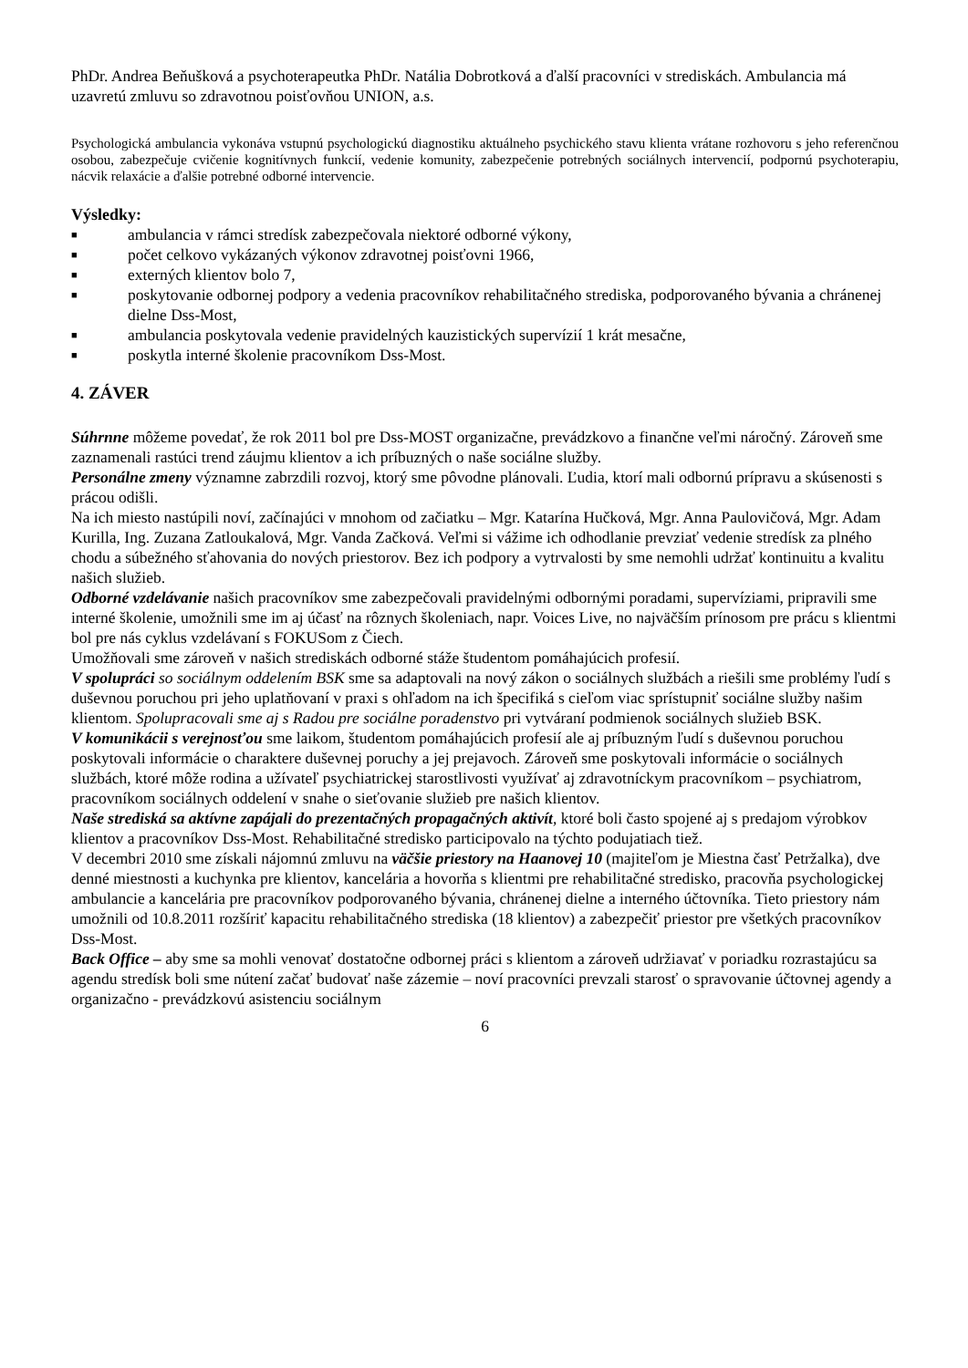PhDr. Andrea Beňušková a psychoterapeutka PhDr. Natália Dobrotková a ďalší pracovníci v strediskách. Ambulancia má uzavretú zmluvu so zdravotnou poisťovňou UNION, a.s.
Psychologická ambulancia vykonáva vstupnú psychologickú diagnostiku aktuálneho psychického stavu klienta vrátane rozhovoru s jeho referenčnou osobou, zabezpečuje cvičenie kognitívnych funkcií, vedenie komunity, zabezpečenie potrebných sociálnych intervencií, podpornú psychoterapiu, nácvik relaxácie a ďalšie potrebné odborné intervencie.
Výsledky:
■ ambulancia v rámci stredísk zabezpečovala niektoré odborné výkony,
■ počet celkovo vykázaných výkonov zdravotnej poisťovni 1966,
■ externých klientov bolo 7,
■ poskytovanie odbornej podpory a vedenia pracovníkov rehabilitačného strediska, podporovaného bývania a chránenej dielne Dss-Most,
■ ambulancia poskytovala vedenie pravidelných kauzistických supervízií 1 krát mesačne,
■ poskytla interné školenie pracovníkom Dss-Most.
4. ZÁVER
Súhrnne môžeme povedať, že rok 2011 bol pre Dss-MOST organizačne, prevádzkovo a finančne veľmi náročný. Zároveň sme zaznamenali rastúci trend záujmu klientov a ich príbuzných o naše sociálne služby.
Personálne zmeny významne zabrzdili rozvoj, ktorý sme pôvodne plánovali. Ľudia, ktorí mali odbornú prípravu a skúsenosti s prácou odišli.
Na ich miesto nastúpili noví, začínajúci v mnohom od začiatku – Mgr. Katarína Hučková, Mgr. Anna Paulovičová, Mgr. Adam Kurilla, Ing. Zuzana Zatloukalová, Mgr. Vanda Začková. Veľmi si vážime ich odhodlanie prevziať vedenie stredísk za plného chodu a súbežného sťahovania do nových priestorov. Bez ich podpory a vytrvalosti by sme nemohli udržať kontinuitu a kvalitu našich služieb.
Odborné vzdelávanie našich pracovníkov sme zabezpečovali pravidelnými odbornými poradami, supervíziami, pripravili sme interné školenie, umožnili sme im aj účasť na rôznych školeniach, napr. Voices Live, no najväčším prínosom pre prácu s klientmi bol pre nás cyklus vzdelávaní s FOKUSom z Čiech.
Umožňovali sme zároveň v našich strediskách odborné stáže študentom pomáhajúcich profesií.
V spolupráci so sociálnym oddelením BSK sme sa adaptovali na nový zákon o sociálnych službách a riešili sme problémy ľudí s duševnou poruchou pri jeho uplatňovaní v praxi s ohľadom na ich špecifiká s cieľom viac sprístupniť sociálne služby našim klientom. Spolupracovali sme aj s Radou pre sociálne poradenstvo pri vytváraní podmienok sociálnych služieb BSK.
V komunikácii s verejnosťou sme laikom, študentom pomáhajúcich profesií ale aj príbuzným ľudí s duševnou poruchou poskytovali informácie o charaktere duševnej poruchy a jej prejavoch. Zároveň sme poskytovali informácie o sociálnych službách, ktoré môže rodina a užívateľ psychiatrickej starostlivosti využívať aj zdravotníckym pracovníkom – psychiatrom, pracovníkom sociálnych oddelení v snahe o sieťovanie služieb pre našich klientov.
Naše strediská sa aktívne zapájali do prezentačných propagačných aktivít, ktoré boli často spojené aj s predajom výrobkov klientov a pracovníkov Dss-Most. Rehabilitačné stredisko participovalo na týchto podujatiach tiež.
V decembri 2010 sme získali nájomnú zmluvu na väčšie priestory na Haanovej 10 (majiteľom je Miestna časť Petržalka), dve denné miestnosti a kuchynka pre klientov, kancelária a hovorňa s klientmi pre rehabilitačné stredisko, pracovňa psychologickej ambulancie a kancelária pre pracovníkov podporovaného bývania, chránenej dielne a interného účtovníka. Tieto priestory nám umožnili od 10.8.2011 rozšíriť kapacitu rehabilitačného strediska (18 klientov) a zabezpečiť priestor pre všetkých pracovníkov Dss-Most.
Back Office – aby sme sa mohli venovať dostatočne odbornej práci s klientom a zároveň udržiavať v poriadku rozrastajúcu sa agendu stredísk boli sme nútení začať budovať naše zázemie – noví pracovníci prevzali starosť o spravovanie účtovnej agendy a organizačno - prevádzkovú asistenciu sociálnym
6